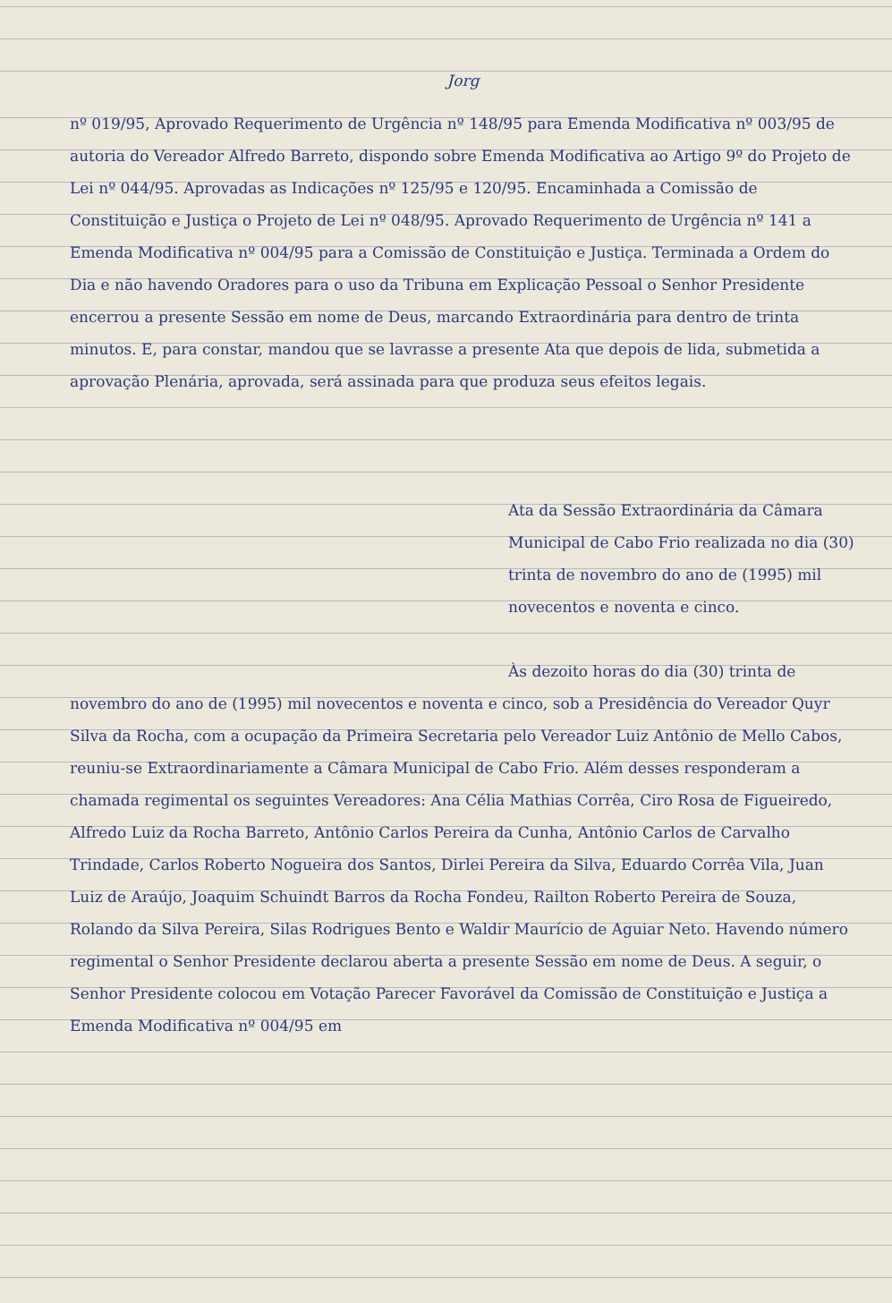Jorg
nº 019/95, Aprovado Requerimento de Urgência nº 148/95 para Emenda Modificativa nº 003/95 de autoria do Vereador Alfredo Barreto, dispondo sobre Emenda Modificativa ao Artigo 9º do Projeto de Lei nº 044/95. Aprovadas as Indicações nº 125/95 e 120/95. Encaminhada a Comissão de Constituição e Justiça o Projeto de Lei nº 048/95. Aprovado Requerimento de Urgência nº 141 a Emenda Modificativa nº 004/95 para a Comissão de Constituição e Justiça. Terminada a Ordem do Dia e não havendo Oradores para o uso da Tribuna em Explicação Pessoal o Senhor Presidente encerrou a presente Sessão em nome de Deus, marcando Extraordinária para dentro de trinta minutos. E, para constar, mandou que se lavrasse a presente Ata que depois de lida, submetida a aprovação Plenária, aprovada, será assinada para que produza seus efeitos legais.
Ata da Sessão Extraordinária da Câmara Municipal de Cabo Frio realizada no dia (30) trinta de novembro do ano de (1995) mil novecentos e noventa e cinco.
Às dezoito horas do dia (30) trinta de novembro do ano de (1995) mil novecentos e noventa e cinco, sob a Presidência do Vereador Quyr Silva da Rocha, com a ocupação da Primeira Secretaria pelo Vereador Luiz Antônio de Mello Cabos, reuniu-se Extraordinariamente a Câmara Municipal de Cabo Frio. Além desses responderam a chamada regimental os seguintes Vereadores: Ana Célia Mathias Corrêa, Ciro Rosa de Figueiredo, Alfredo Luiz da Rocha Barreto, Antônio Carlos Pereira da Cunha, Antônio Carlos de Carvalho Trindade, Carlos Roberto Nogueira dos Santos, Dirlei Pereira da Silva, Eduardo Corrêa Vila, Juan Luiz de Araújo, Joaquim Schuindt Barros da Rocha Fondeu, Railton Roberto Pereira de Souza, Rolando da Silva Pereira, Silas Rodrigues Bento e Waldir Maurício de Aguiar Neto. Havendo número regimental o Senhor Presidente declarou aberta a presente Sessão em nome de Deus. A seguir, o Senhor Presidente colocou em Votação Parecer Favorável da Comissão de Constituição e Justiça a Emenda Modificativa nº 004/95 em